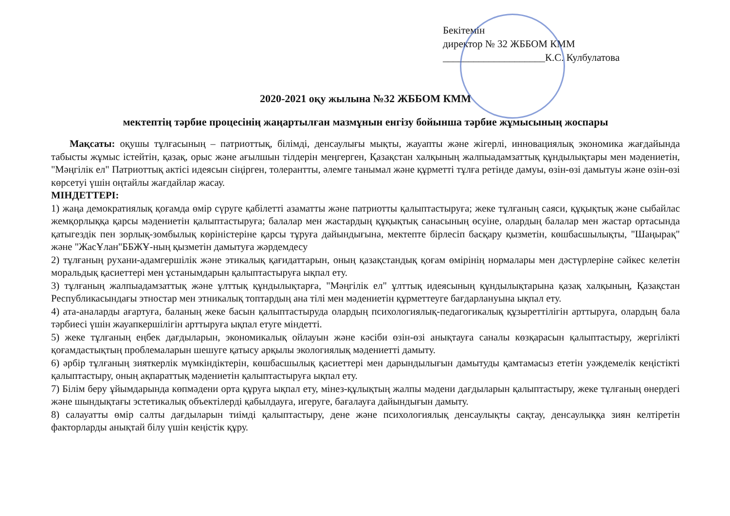Бекітемін
директор № 32 ЖББОМ КММ
____________________К.С. Кулбулатова
2020-2021 оқу жылына №32 ЖББОМ КММ
мектептің тәрбие процесінің жаңартылған мазмұнын енгізу бойынша тәрбие жұмысының жоспары
Мақсаты: оқушы тұлғасының – патриоттық, білімді, денсаулығы мықты, жауапты және жігерлі, инновациялық экономика жағдайында табысты жұмыс істейтін, қазақ, орыс және ағылшын тілдерін меңгерген, Қазақстан халқының жалпыадамзаттық құндылықтары мен мәдениетін, "Мәңгілік ел" Патриоттық актісі идеясын сіңірген, толерантты, әлемге танымал және құрметті тұлға ретінде дамуы, өзін-өзі дамытуы және өзін-өзі көрсетуі үшін оңтайлы жағдайлар жасау.
МІНДЕТТЕРІ:
1) жаңа демократиялық қоғамда өмір сүруге қабілетті азаматты және патриотты қалыптастыруға; жеке тұлғаның саяси, құқықтық және сыбайлас жемқорлыққа қарсы мәдениетін қалыптастыруға; балалар мен жастардың құқықтық санасының өсуіне, олардың балалар мен жастар ортасында қатыгездік пен зорлық-зомбылық көріністеріне қарсы тұруға дайындығына, мектепте бірлесіп басқару қызметін, көшбасшылықты, "Шаңырақ" және "ЖасҰлан"ББЖҰ-ның қызметін дамытуға жәрдемдесу
2) тұлғаның рухани-адамгершілік және этикалық қағидаттарын, оның қазақстандық қоғам өмірінің нормалары мен дәстүрлеріне сәйкес келетін моральдық қасиеттері мен ұстанымдарын қалыптастыруға ықпал ету.
3) тұлғаның жалпыадамзаттық және ұлттық құндылықтарға, "Мәңгілік ел" ұлттық идеясының құндылықтарына қазақ халқының, Қазақстан Республикасындағы этностар мен этникалық топтардың ана тілі мен мәдениетін құрметтеуге бағдарлануына ықпал ету.
4) ата-аналарды ағартуға, баланың жеке басын қалыптастыруда олардың психологиялық-педагогикалық құзыреттілігін арттыруға, олардың бала тәрбиесі үшін жауапкершілігін арттыруға ықпал етуге міндетті.
5) жеке тұлғаның еңбек дағдыларын, экономикалық ойлауын және кәсіби өзін-өзі анықтауға саналы көзқарасын қалыптастыру, жергілікті қоғамдастықтың проблемаларын шешуге қатысу арқылы экологиялық мәдениетті дамыту.
6) әрбір тұлғаның зияткерлік мүмкіндіктерін, көшбасшылық қасиеттері мен дарындылығын дамытуды қамтамасыз ететін уәждемелік кеңістікті қалыптастыру, оның ақпараттық мәдениетін қалыптастыруға ықпал ету.
7) Білім беру ұйымдарында көпмәдени орта құруға ықпал ету, мінез-құлықтың жалпы мәдени дағдыларын қалыптастыру, жеке тұлғаның өнердегі және шындықтағы эстетикалық объектілерді қабылдауға, игеруге, бағалауға дайындығын дамыту.
8) салауатты өмір салты дағдыларын тиімді қалыптастыру, дене және психологиялық денсаулықты сақтау, денсаулыққа зиян келтіретін факторларды анықтай білу үшін кеңістік құру.